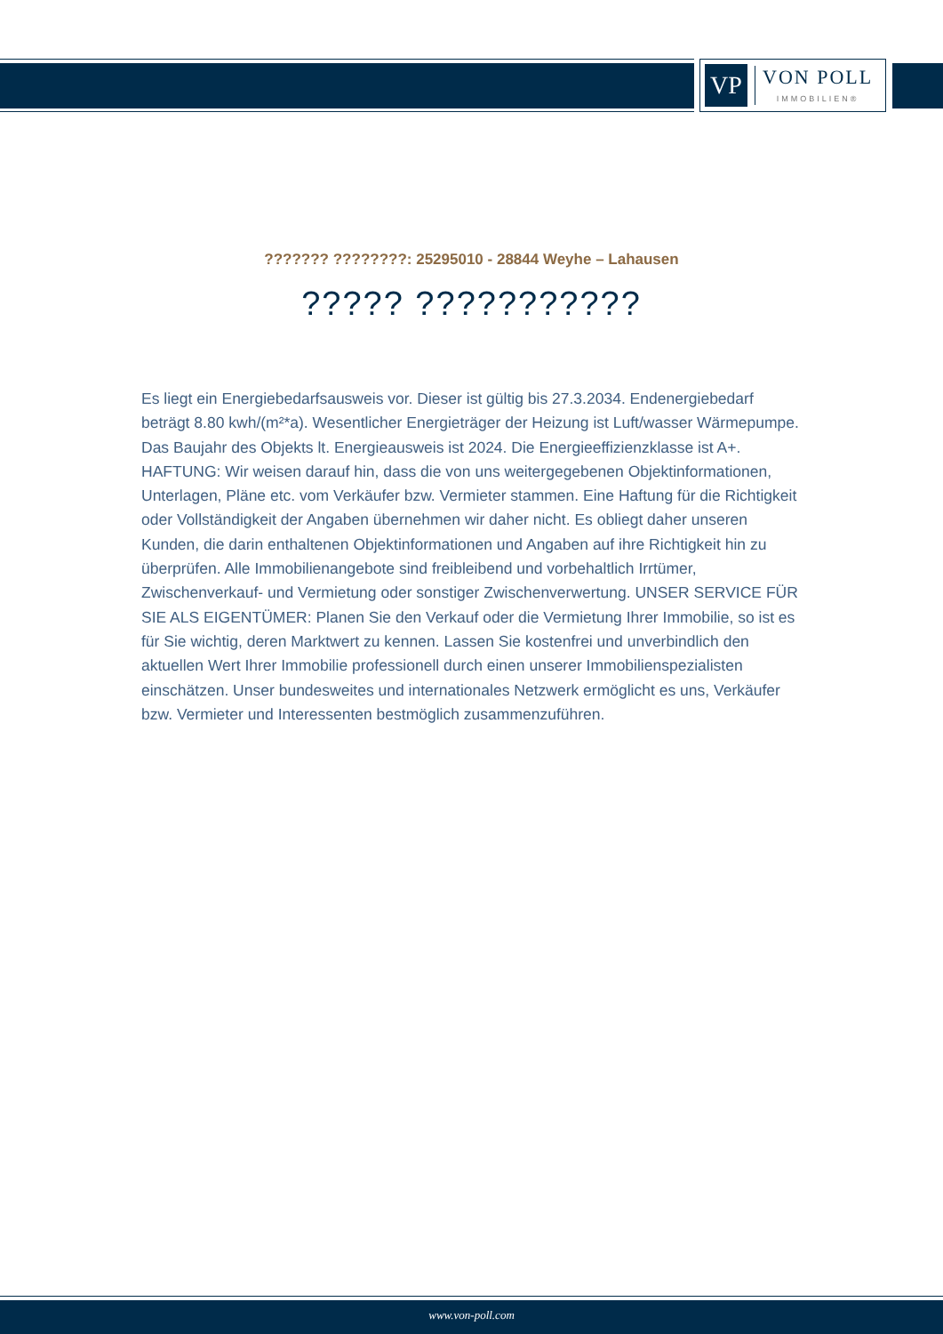VP
VON POLL
IMMOBILIEN®
??????? ????????: 25295010 - 28844 Weyhe – Lahausen
????? ???????????
Es liegt ein Energiebedarfsausweis vor. Dieser ist gültig bis 27.3.2034. Endenergiebedarf beträgt 8.80 kwh/(m²*a). Wesentlicher Energieträger der Heizung ist Luft/wasser Wärmepumpe. Das Baujahr des Objekts lt. Energieausweis ist 2024. Die Energieeffizienzklasse ist A+. HAFTUNG: Wir weisen darauf hin, dass die von uns weitergegebenen Objektinformationen, Unterlagen, Pläne etc. vom Verkäufer bzw. Vermieter stammen. Eine Haftung für die Richtigkeit oder Vollständigkeit der Angaben übernehmen wir daher nicht. Es obliegt daher unseren Kunden, die darin enthaltenen Objektinformationen und Angaben auf ihre Richtigkeit hin zu überprüfen. Alle Immobilienangebote sind freibleibend und vorbehaltlich Irrtümer, Zwischenverkauf- und Vermietung oder sonstiger Zwischenverwertung. UNSER SERVICE FÜR SIE ALS EIGENTÜMER: Planen Sie den Verkauf oder die Vermietung Ihrer Immobilie, so ist es für Sie wichtig, deren Marktwert zu kennen. Lassen Sie kostenfrei und unverbindlich den aktuellen Wert Ihrer Immobilie professionell durch einen unserer Immobilienspezialisten einschätzen. Unser bundesweites und internationales Netzwerk ermöglicht es uns, Verkäufer bzw. Vermieter und Interessenten bestmöglich zusammenzuführen.
www.von-poll.com